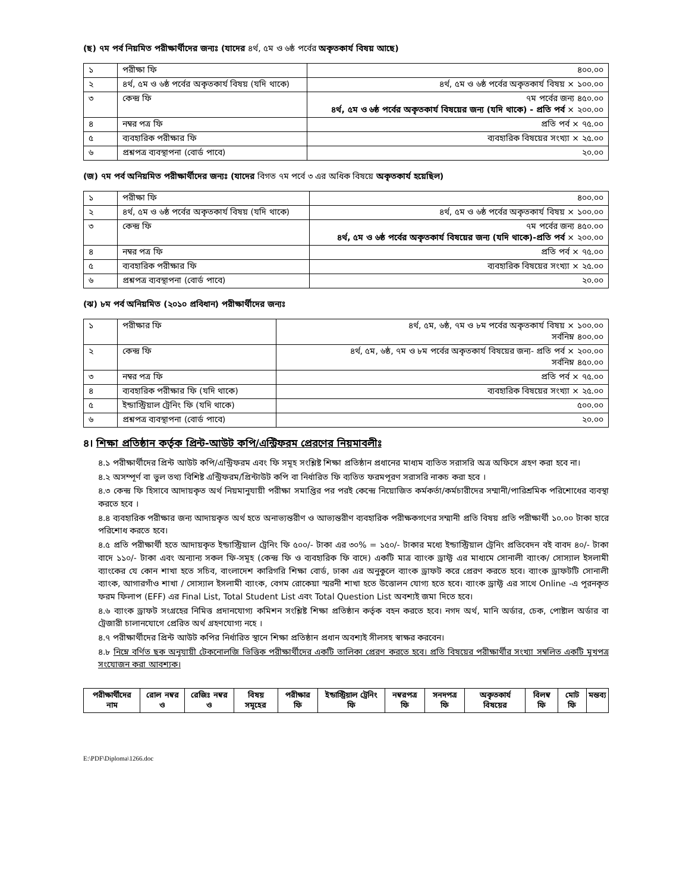(ছ) ৭ম পর্ব নিয়মিত পরীক্ষার্থীদের জন্যঃ (যাদের ৪র্থ, ৫ম ও ৬ষ্ঠ পর্বের অকৃতকার্য বিষয় আছে)
| ১ | পরীক্ষা ফি | ৪০০.০০ |
| ২ | ৪র্থ, ৫ম ও ৬ষ্ঠ পর্বের অকৃতকার্য বিষয় (যদি থাকে) | ৪র্থ, ৫ম ও ৬ষ্ঠ পর্বের অকৃতকার্য বিষয় × ১০০.০০ |
| ৩ | কেন্দ্র ফি | ৭ম পর্বের জন্য ৪৫০.০০ ৪র্থ, ৫ম ও ৬ষ্ঠ পর্বের অকৃতকার্য বিষয়ের জন্য (যদি থাকে) - প্রতি পর্ব × ২০০.০০ |
| ৪ | নম্বর পত্র ফি | প্রতি পর্ব × ৭৫.০০ |
| ৫ | ব্যবহারিক পরীক্ষার ফি | ব্যবহারিক বিষয়ের সংখ্যা × ২৫.০০ |
| ৬ | প্রশ্নপত্র ব্যবস্থাপনা (বোর্ড পাবে) | ২০.০০ |
(জ) ৭ম পর্ব অনিয়মিত পরীক্ষার্থীদের জন্যঃ (যাদের বিগত ৭ম পর্বে ৩ এর অধিক বিষয়ে অকৃতকার্য হয়েছিল)
| ১ | পরীক্ষা ফি | ৪০০.০০ |
| ২ | ৪র্থ, ৫ম ও ৬ষ্ঠ পর্বের অকৃতকার্য বিষয় (যদি থাকে) | ৪র্থ, ৫ম ও ৬ষ্ঠ পর্বের অকৃতকার্য বিষয় × ১০০.০০ |
| ৩ | কেন্দ্র ফি | ৭ম পর্বের জন্য ৪৫০.০০ ৪র্থ, ৫ম ও ৬ষ্ঠ পর্বের অকৃতকার্য বিষয়ের জন্য (যদি থাকে)-প্রতি পর্ব × ২০০.০০ |
| ৪ | নম্বর পত্র ফি | প্রতি পর্ব × ৭৫.০০ |
| ৫ | ব্যবহারিক পরীক্ষার ফি | ব্যবহারিক বিষয়ের সংখ্যা × ২৫.০০ |
| ৬ | প্রশ্নপত্র ব্যবস্থাপনা (বোর্ড পাবে) | ২০.০০ |
(ঝ) ৮ম পর্ব অনিয়মিত (২০১০ প্রবিধান) পরীক্ষার্থীদের জন্যঃ
| ১ | পরীক্ষার ফি | ৪র্থ, ৫ম, ৬ষ্ঠ, ৭ম ও ৮ম পর্বের অকৃতকার্য বিষয় × ১০০.০০ সর্বনিম্ন ৪০০.০০ |
| ২ | কেন্দ্র ফি | ৪র্থ, ৫ম, ৬ষ্ঠ, ৭ম ও ৮ম পর্বের অকৃতকার্য বিষয়ের জন্য- প্রতি পর্ব × ২০০.০০ সর্বনিম্ন ৪৫০.০০ |
| ৩ | নম্বর পত্র ফি | প্রতি পর্ব × ৭৫.০০ |
| ৪ | ব্যবহারিক পরীক্ষার ফি (যদি থাকে) | ব্যবহারিক বিষয়ের সংখ্যা × ২৫.০০ |
| ৫ | ইন্ডাস্ট্রিয়াল ট্রেনিং ফি (যদি থাকে) | ৫০০.০০ |
| ৬ | প্রশ্নপত্র ব্যবস্থাপনা (বোর্ড পাবে) | ২০.০০ |
৪। শিক্ষা প্রতিষ্ঠান কর্তৃক প্রিন্ট-আউট কপি/এন্ট্রিফরম প্রেরণের নিয়মাবলীঃ
৪.১ পরীক্ষার্থীদের প্রিন্ট আউট কপি/এন্ট্রিফরম এবং ফি সমূহ সংশ্লিষ্ট শিক্ষা প্রতিষ্ঠান প্রধানের মাধ্যম ব্যতিত সরাসরি অত্র অফিসে গ্রহণ করা হবে না।
৪.২ অসম্পূর্ণ বা ভুল তথ্য বিশিষ্ট এন্ট্রিফরম/প্রিন্টাউট কপি বা নির্ধারিত ফি ব্যতিত ফরমপূরণ সরাসরি নাকচ করা হবে ।
৪.৩ কেন্দ্র ফি হিসাবে আদায়কৃত অর্থ নিয়মানুযায়ী পরীক্ষা সমাপ্তির পর পরই কেন্দ্রে নিয়োজিত কর্মকর্তা/কর্মচারীদের সম্মানী/পারিশ্রমিক পরিশোধের ব্যবস্থা করতে হবে ।
৪.৪ ব্যবহারিক পরীক্ষার জন্য আদায়কৃত অর্থ হতে অনাভ্যন্তরীণ ও আভ্যন্তরীণ ব্যবহারিক পরীক্ষকগণের সম্মানী প্রতি বিষয় প্রতি পরীক্ষার্থী ১০.০০ টাকা হারে পরিশোধ করতে হবে।
৪.৫ প্রতি পরীক্ষার্থী হতে আদায়কৃত ইন্ডাস্ট্রিয়াল ট্রেনিং ফি ৫০০/- টাকা এর ৩০% = ১৫০/- টাকার মধ্যে ইন্ডাস্ট্রিয়াল ট্রেনিং প্রতিবেদন বই বাবদ ৪০/- টাকা বাদে ১১০/- টাকা এবং অন্যান্য সকল ফি-সমূহ (কেন্দ্র ফি ও ব্যবহারিক ফি বাদে) একটি মাত্র ব্যাংক ড্রাফ্ট এর মাধ্যমে সোনালী ব্যাংক/ সোস্যাল ইসলামী ব্যাংকের যে কোন শাখা হতে সচিব, বাংলাদেশ কারিগরি শিক্ষা বোর্ড, ঢাকা এর অনুকুলে ব্যাংক ড্রাফট করে প্রেরণ করতে হবে। ব্যাংক ড্রাফটটি সোনালী ব্যাংক, আগারগাঁও শাখা / সোস্যাল ইসলামী ব্যাংক, বেগম রোকেয়া স্মরনী শাখা হতে উত্তোলন যোগ্য হতে হবে। ব্যাংক ড্রাফ্ট এর সাথে Online -এ পূরনকৃত ফরম ফিলাপ (EFF) এর Final List, Total Student List এবং Total Question List অবশ্যই জমা দিতে হবে।
৪.৬ ব্যাংক ড্রাফট সংগ্রহের নিমিত্ত প্রদানযোগ্য কমিশন সংশ্লিষ্ট শিক্ষা প্রতিষ্ঠান কর্তৃক বহন করতে হবে। নগদ অর্থ, মানি অর্ডার, চেক, পোষ্টাল অর্ডার বা ট্রেজারী চালানযোগে প্রেরিত অর্থ গ্রহণযোগ্য নহে ।
৪.৭ পরীক্ষার্থীদের প্রিন্ট আউট কপির নির্ধারিত স্থানে শিক্ষা প্রতিষ্ঠান প্রধান অবশ্যই সীলসহ স্বাক্ষর করবেন।
৪.৮ নিম্নে বর্ণিত ছক অনুযায়ী টেকনোলজি ভিত্তিক পরীক্ষার্থীদের একটি তালিকা প্রেরণ করতে হবে। প্রতি বিষয়ের পরীক্ষার্থীর সংখ্যা সম্বলিত একটি মুখপত্র সংযোজন করা আবশ্যক।
| পরীক্ষার্থীদের নাম | রোল নম্বর ও | রেজিঃ নম্বর ও | বিষয় সমূহের | পরীক্ষার ফি | ইন্ডাস্ট্রিয়াল ট্রেনিং ফি | নম্বরপত্র ফি | সনদপত্র ফি | অকৃতকার্য বিষয়ের | বিলম্ব ফি | মোট ফি | মন্তব্য |
| --- | --- | --- | --- | --- | --- | --- | --- | --- | --- | --- | --- |
E:\PDF\Diploma\1266.doc